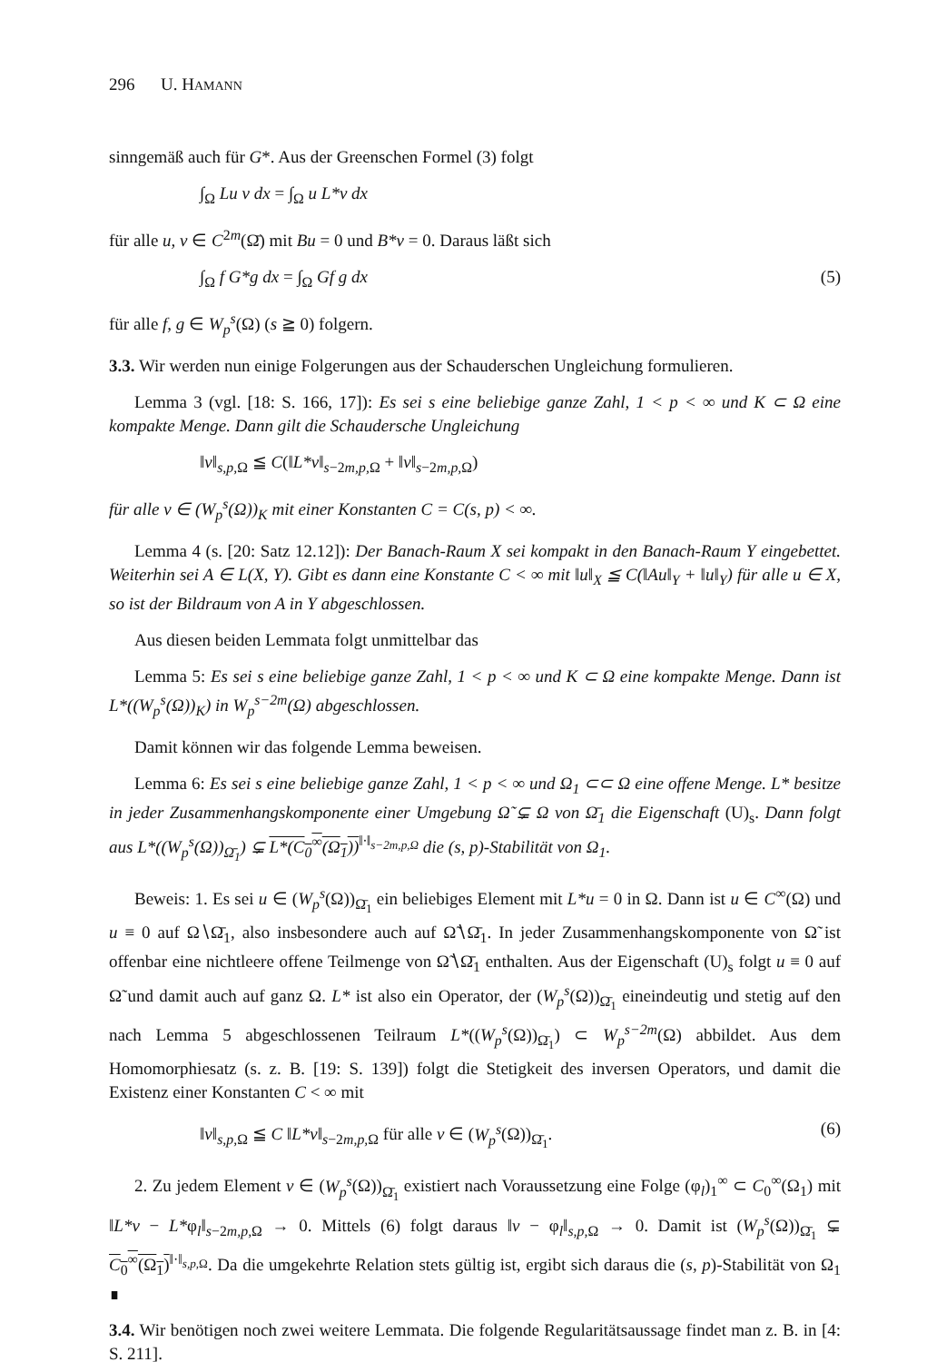296 U. HAMANN
sinngemäß auch für G*. Aus der Greenschen Formel (3) folgt
∫<sub>Ω</sub> Lu v dx = ∫<sub>Ω</sub> u L*v dx
für alle u, v ∈ C<sup>2m</sup>(Ω̄) mit Bu = 0 und B*v = 0. Daraus läßt sich
∫<sub>Ω</sub> f G*g dx = ∫<sub>Ω</sub> Gf g dx (5)
für alle f, g ∈ W<sub>p</sub><sup>s</sup>(Ω) (s ≧ 0) folgern.
3.3. Wir werden nun einige Folgerungen aus der Schauderschen Ungleichung formulieren.
Lemma 3 (vgl. [18: S. 166, 17]): Es sei s eine beliebige ganze Zahl, 1 < p < ∞ und K ⊂ Ω eine kompakte Menge. Dann gilt die Schaudersche Ungleichung
‖v‖<sub>s,p, Ω</sub> ≦ C(‖L*v‖<sub>s−2m,p, Ω</sub> + ‖v‖<sub>s−2m,p, Ω</sub>)
für alle v ∈ (W<sub>p</sub><sup>s</sup>(Ω))<sub>K</sub> mit einer Konstanten C = C(s, p) < ∞.
Lemma 4 (s. [20: Satz 12.12]): Der Banach-Raum X sei kompakt in den Banach-Raum Y eingebettet. Weiterhin sei A ∈ L(X, Y). Gibt es dann eine Konstante C < ∞ mit ‖u‖<sub>X</sub> ≦ C(‖Au‖<sub>Y</sub> + ‖u‖<sub>Y</sub>) für alle u ∈ X, so ist der Bildraum von A in Y abgeschlossen.
Aus diesen beiden Lemmata folgt unmittelbar das
Lemma 5: Es sei s eine beliebige ganze Zahl, 1 < p < ∞ und K ⊂ Ω eine kompakte Menge. Dann ist L*((W<sub>p</sub><sup>s</sup>(Ω))<sub>K</sub>) in W<sub>p</sub><sup>s−2m</sup>(Ω) abgeschlossen.
Damit können wir das folgende Lemma beweisen.
Lemma 6: Es sei s eine beliebige ganze Zahl, 1 < p < ∞ und Ω<sub>1</sub> ⊂⊂ Ω eine offene Menge. L* besitze in jeder Zusammenhangskomponente einer Umgebung Ω̃ ⊊ Ω von Ω̄<sub>1</sub> die Eigenschaft (U)<sub>s</sub>. Dann folgt aus L*((W<sub>p</sub><sup>s</sup>(Ω))<sub>Ω̄<sub>1</sub></sub>) ⊊ L*(C<sub>0</sub><sup>∞</sup>(Ω<sub>1</sub>))<sup>‖·‖<sub>s−2m,p,Ω</sub></sup> die (s, p)-Stabilität von Ω<sub>1</sub>.
Beweis: 1. Es sei u ∈ (W<sub>p</sub><sup>s</sup>(Ω))<sub>Ω̄<sub>1</sub></sub> ein beliebiges Element mit L*u = 0 in Ω. Dann ist u ∈ C<sup>∞</sup>(Ω) und u ≡ 0 auf Ω∖Ω̄<sub>1</sub>, also insbesondere auch auf Ω̃∖Ω̄<sub>1</sub>. In jeder Zusammenhangskomponente von Ω̃ ist offenbar eine nichtleere offene Teilmenge von Ω̃∖Ω̄<sub>1</sub> enthalten. Aus der Eigenschaft (U)<sub>s</sub> folgt u ≡ 0 auf Ω̃ und damit auch auf ganz Ω. L* ist also ein Operator, der (W<sub>p</sub><sup>s</sup>(Ω))<sub>Ω̄<sub>1</sub></sub> eineindeutig und stetig auf den nach Lemma 5 abgeschlossenen Teilraum L*((W<sub>p</sub><sup>s</sup>(Ω))<sub>Ω̄<sub>1</sub></sub>) ⊂ W<sub>p</sub><sup>s−2m</sup>(Ω) abbildet. Aus dem Homomorphiesatz (s. z. B. [19: S. 139]) folgt die Stetigkeit des inversen Operators, und damit die Existenz einer Konstanten C < ∞ mit
‖v‖<sub>s,p, Ω</sub> ≦ C ‖L*v‖<sub>s−2m,p, Ω</sub> für alle v ∈ (W<sub>p</sub><sup>s</sup>(Ω))<sub>Ω̄<sub>1</sub></sub>. (6)
2. Zu jedem Element v ∈ (W<sub>p</sub><sup>s</sup>(Ω))<sub>Ω̄<sub>1</sub></sub> existiert nach Voraussetzung eine Folge (φ<sub>l</sub>)<sub>1</sub><sup>∞</sup> ⊂ C<sub>0</sub><sup>∞</sup>(Ω<sub>1</sub>) mit ‖L*v − L*φ<sub>l</sub>‖<sub>s−2m,p, Ω</sub> → 0. Mittels (6) folgt daraus ‖v − φ<sub>l</sub>‖<sub>s,p, Ω</sub> → 0. Damit ist (W<sub>p</sub><sup>s</sup>(Ω))<sub>Ω̄<sub>1</sub></sub> ⊊ C<sub>0</sub><sup>∞</sup>(Ω<sub>1</sub>)<sup>‖·‖<sub>s,p, Ω</sub></sup>. Da die umgekehrte Relation stets gültig ist, ergibt sich daraus die (s, p)-Stabilität von Ω<sub>1</sub> ∎
3.4. Wir benötigen noch zwei weitere Lemmata. Die folgende Regularitätsaussage findet man z. B. in [4: S. 211].